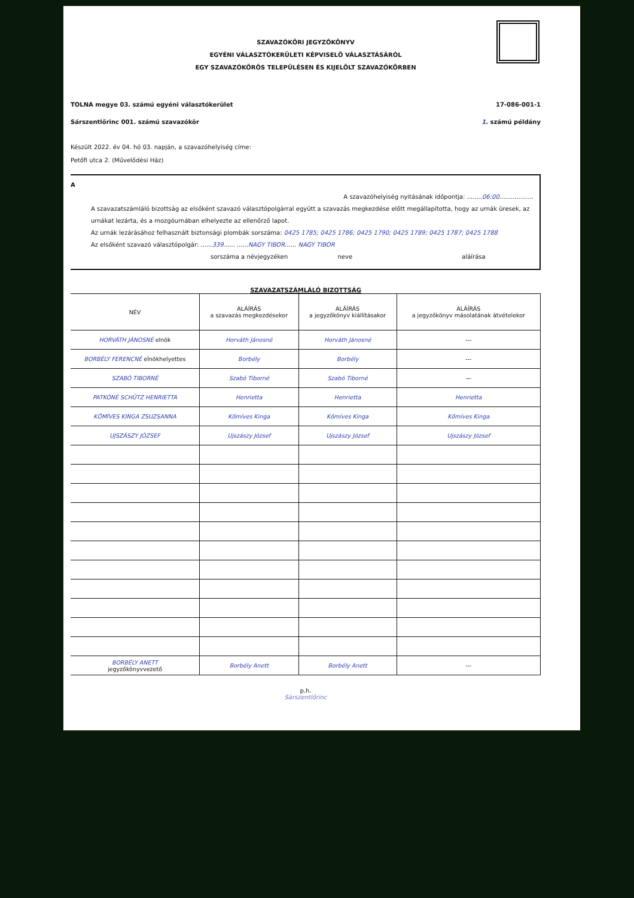SZAVAZÓKÖRI JEGYZŐKÖNYV
EGYÉNI VÁLASZTÓKERÜLETI KÉPVISELŐ VÁLASZTÁSÁRÓL
EGY SZAVAZÓKÖRÖS TELEPÜLÉSEN ÉS KIJELÖLT SZAVAZÓKÖRBEN
TOLNA megye 03. számú egyéni választókerület 17-086-001-1
Sárszentlőrinc 001. számú szavazókör 1. számú példány
Készült 2022. év 04. hó 03. napján, a szavazóhelyiség címe:
Petőfi utca 2. (Művelődési Ház)
A
A szavazóhelyiség nyitásának időpontja: ........06:00..................
A szavazatszámláló bizottság az elsőként szavazó választópolgárral együtt a szavazás megkezdése előtt megállapította, hogy az urnák üresek, az urnákat lezárta, és a mozgóurnában elhelyezte az ellenőrző lapot.
Az urnák lezárásához felhasznált biztonsági plombák sorszáma: 0425 1785; 0425 1786; 0425 1790; 0425 1789; 0425 1787; 0425 1788
Az elsőként szavazó választópolgár: ......339...... ......NAGY TIBOR...... NAGY TIBOR
sorszáma a névjegyzéken neve aláírása
SZAVAZATSZÁMLÁLÓ BIZOTTSÁG
| NÉV | ALÁÍRÁS a szavazás megkezdésekor | ALÁÍRÁS a jegyzőkönyv kiállításakor | ALÁÍRÁS a jegyzőkönyv másolatának átvételekor |
| --- | --- | --- | --- |
| HORVÁTH JÁNOSNÉ elnök | Horváth Jánosné | Horváth Jánosné | --- |
| BORBÉLY FERENCNÉ elnökhelyettes | Borbély | Borbély | --- |
| SZABÓ TIBORNÉ | Szabó Tiborné | Szabó Tiborné | — |
| PATKÓNÉ SCHÜTZ HENRIETTA | Henrietta | Henrietta | Henrietta |
| KŐMÍVES KINGA ZSUZSANNA | Kőmíves Kinga | Kőmíves Kinga | Kőmíves Kinga |
| UJSZÁSZY JÓZSEF | Ujszászy József | Ujszászy József | Ujszászy József |
| BORBÉLY ANETT jegyzőkönyvvezető | Borbély Anett | Borbély Anett | --- |
p.h.
Sárszentlőrinc